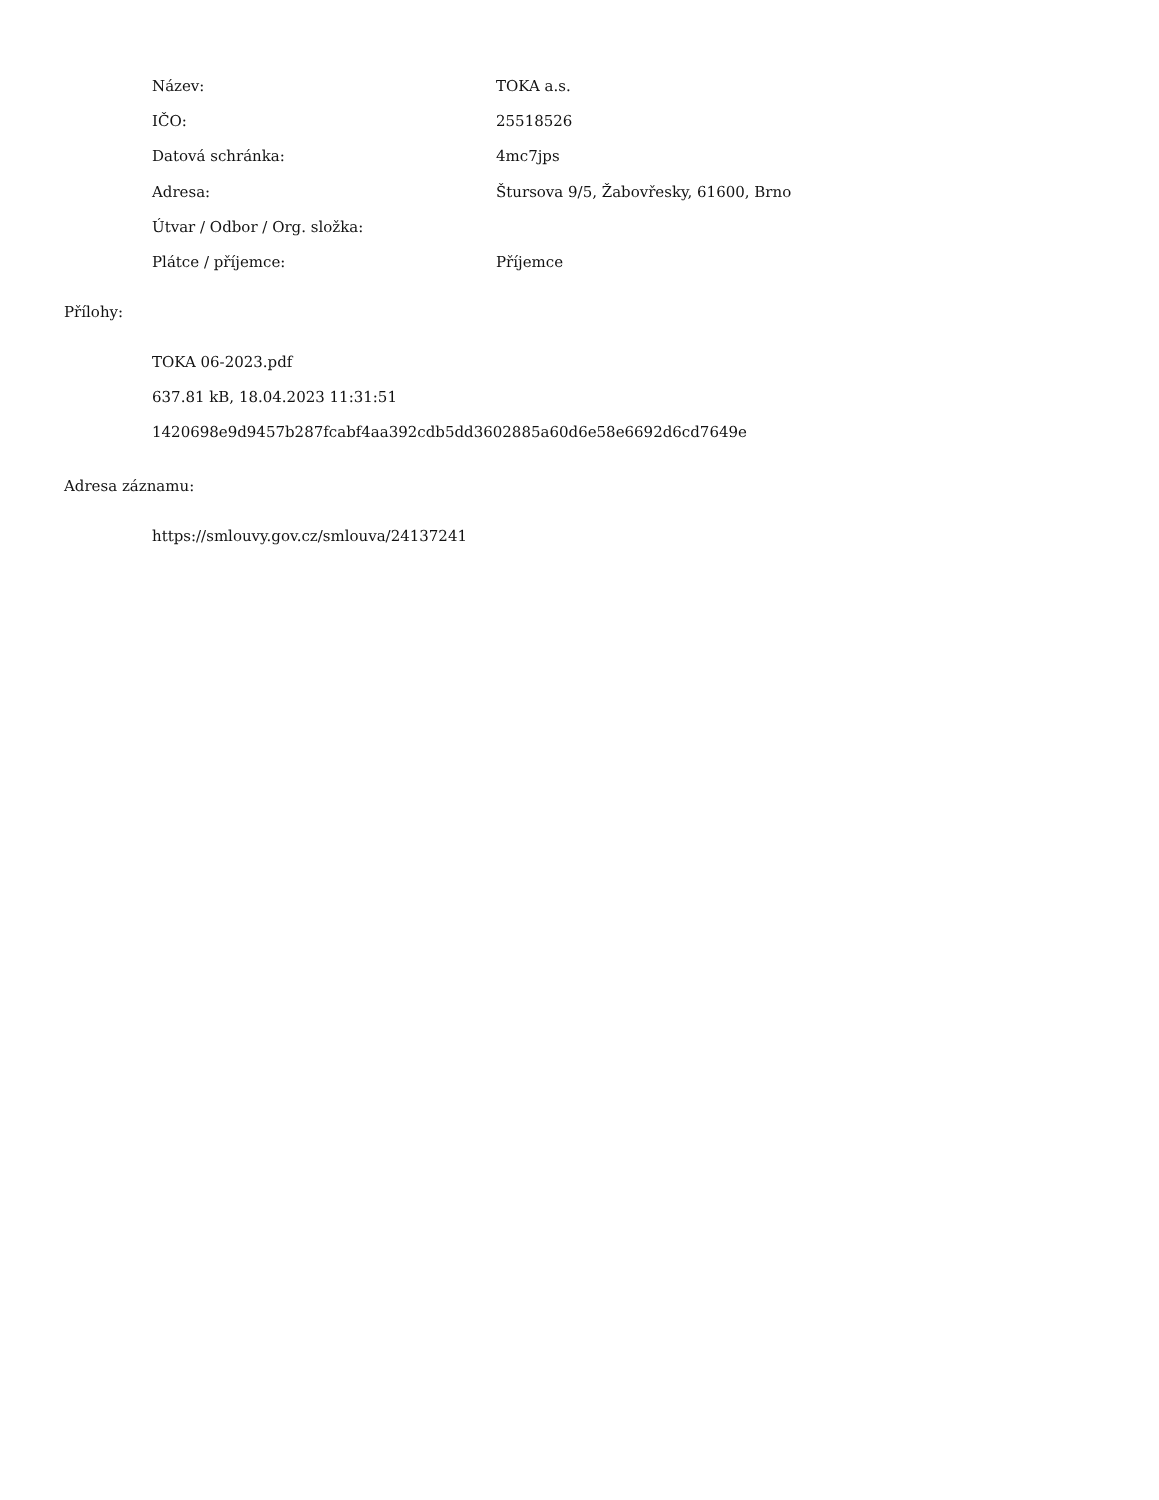| Název: | TOKA a.s. |
| IČO: | 25518526 |
| Datová schránka: | 4mc7jps |
| Adresa: | Štursova 9/5, Žabovřesky, 61600, Brno |
| Útvar / Odbor / Org. složka: | |
| Plátce / příjemce: | Příjemce |
Přílohy:
TOKA 06-2023.pdf
637.81 kB, 18.04.2023 11:31:51
1420698e9d9457b287fcabf4aa392cdb5dd3602885a60d6e58e6692d6cd7649e
Adresa záznamu:
https://smlouvy.gov.cz/smlouva/24137241